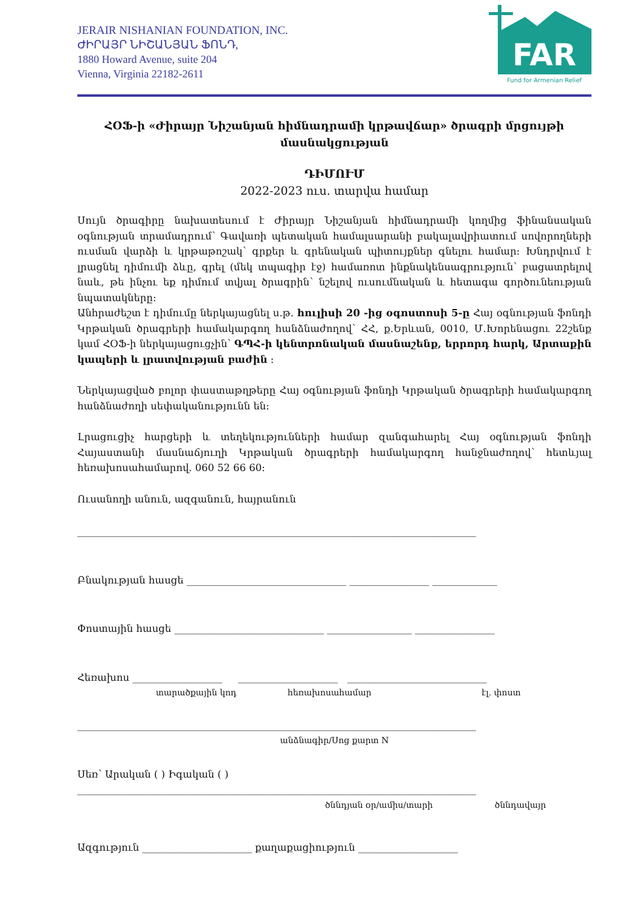JERAIR NISHANIAN FOUNDATION, INC.
ԺԻՐԱՅՐ ՆԻՇԱՆՅԱՆ ՖՈՆԴ,
1880 Howard Avenue, suite 204
Vienna, Virginia 22182-2611
FAR
Fund for Armenian Relief
ՀՕՖ-ի «Ժիրայր Նիշանյան հիմնադրամի կրթավճար» ծրագրի մրցույթի մասնակցության
ԴԻՄՈՒՄ
2022-2023 ուս. տարվա համար
Սույն ծրագիրը նախատեսում է Ժիրայր Նիշանյան հիմնադրամի կողմից ֆինանսական օգնության տրամադրում՝ Գավառի պետական համալսարանի բակալավրիատում սովորողների ուսման վարձի և կրթաթոշակ՝ գրքեր և գրենական պիտույքներ գնելու համար: Խնդրվում է լրացնել դիմումի ձևը, գրել (մեկ տպագիր էջ) համառոտ ինքնակենսագրություն՝ բացատրելով նաև, թե ինչու եք դիմում տվյալ ծրագրին՝ նշելով ուսումնական և հետագա գործունեության նպատակները:
Անհրաժեշտ է դիմումը ներկայացնել ս.թ. հուլիսի 20 -ից օգոստոսի 5-ը Հայ օգնության ֆոնդի Կրթական ծրագրերի համակարգող հանձնաժողով՝ ՀՀ, ք.Երևան, 0010, Մ.Խորենացու 22շենք կամ ՀՕՖ-ի ներկայացուցչին՝ ԳՊՀ-ի կենտրոնական մասնաշենք, երրորդ հարկ, Արտաքին կապերի և լրատվության բաժին :
Ներկայացված բոլոր փաստաթղթերը Հայ օգնության ֆոնդի Կրթական ծրագրերի համակարգող հանձնաժողի սեփականությունն են:
Լրացուցիչ հարցերի և տեղեկությունների համար զանգահարել Հայ օգնության ֆոնդի Հայաստանի մասնաճյուղի Կրթական ծրագրերի համակարգող հանջնաժողով՝ հետևյալ հեռախոսահամարով. 060 52 66 60:
Ուսանողի անուն, ազգանուն, հայրանուն
________________________________________________________________________________
Բնակության հասցե ________________________________ ________________ _____________
Փոստային հասցե ______________________________ _________________ ________________
Հեռախոս __________________ ____________________ ____________________________
տարածքային կոդ հեռախոսահամար էլ. փոստ
________________________________________________________________________________
անձնագիր/Սոց քարտ N
Սեռ՝ Արական ( ) Իգական ( )
________________________________________________________________________________
ծննդյան օր/ամիս/տարի ծննդավայր
Ազգություն ______________________ քաղաքացիություն ____________________